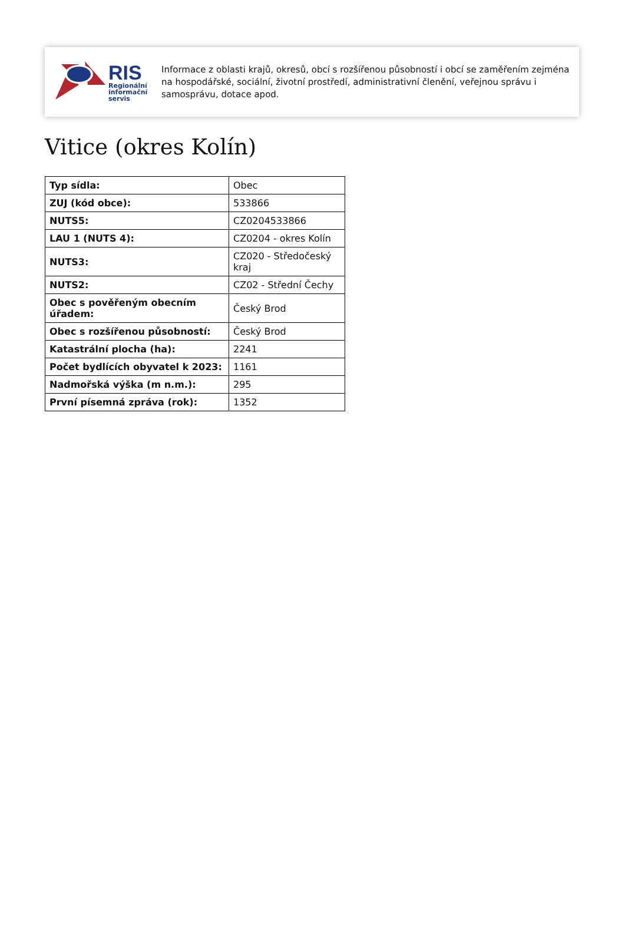RIS
Regionální
informační
servis
Informace z oblasti krajů, okresů, obcí s rozšířenou působností i obcí se zaměřením zejména na hospodářské, sociální, životní prostředí, administrativní členění, veřejnou správu i samosprávu, dotace apod.
Vitice (okres Kolín)
| Typ sídla: | Obec |
| ZUJ (kód obce): | 533866 |
| NUTS5: | CZ0204533866 |
| LAU 1 (NUTS 4): | CZ0204 - okres Kolín |
| NUTS3: | CZ020 - Středočeský kraj |
| NUTS2: | CZ02 - Střední Čechy |
| Obec s pověřeným obecním úřadem: | Český Brod |
| Obec s rozšířenou působností: | Český Brod |
| Katastrální plocha (ha): | 2241 |
| Počet bydlících obyvatel k 2023: | 1161 |
| Nadmořská výška (m n.m.): | 295 |
| První písemná zpráva (rok): | 1352 |